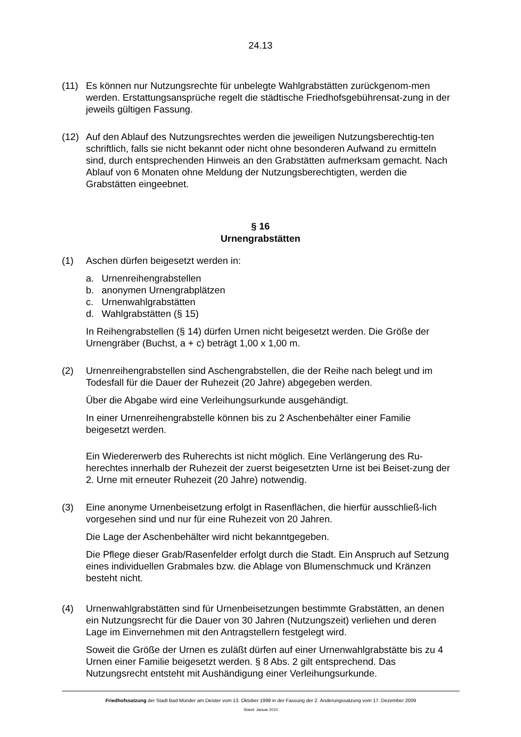24.13
(11) Es können nur Nutzungsrechte für unbelegte Wahlgrabstätten zurückgenom-men werden. Erstattungsansprüche regelt die städtische Friedhofsgebührensat-zung in der jeweils gültigen Fassung.
(12) Auf den Ablauf des Nutzungsrechtes werden die jeweiligen Nutzungsberechtig-ten schriftlich, falls sie nicht bekannt oder nicht ohne besonderen Aufwand zu ermitteln sind, durch entsprechenden Hinweis an den Grabstätten aufmerksam gemacht. Nach Ablauf von 6 Monaten ohne Meldung der Nutzungsberechtigten, werden die Grabstätten eingeebnet.
§ 16
Urnengrabstätten
(1) Aschen dürfen beigesetzt werden in:
a. Urnenreihengrabstellen
b. anonymen Urnengrabplätzen
c. Urnenwahlgrabstätten
d. Wahlgrabstätten (§ 15)
In Reihengrabstellen (§ 14) dürfen Urnen nicht beigesetzt werden. Die Größe der Urnengräber (Buchst, a + c) beträgt 1,00 x 1,00 m.
(2) Urnenreihengrabstellen sind Aschengrabstellen, die der Reihe nach belegt und im Todesfall für die Dauer der Ruhezeit (20 Jahre) abgegeben werden.
Über die Abgabe wird eine Verleihungsurkunde ausgehändigt.
In einer Urnenreihengrabstelle können bis zu 2 Aschenbehälter einer Familie beigesetzt werden.
Ein Wiedererwerb des Ruherechts ist nicht möglich. Eine Verlängerung des Ru-herechtes innerhalb der Ruhezeit der zuerst beigesetzten Urne ist bei Beiset-zung der 2. Urne mit erneuter Ruhezeit (20 Jahre) notwendig.
(3) Eine anonyme Urnenbeisetzung erfolgt in Rasenflächen, die hierfür ausschließ-lich vorgesehen sind und nur für eine Ruhezeit von 20 Jahren.
Die Lage der Aschenbehälter wird nicht bekanntgegeben.
Die Pflege dieser Grab/Rasenfelder erfolgt durch die Stadt. Ein Anspruch auf Setzung eines individuellen Grabmales bzw. die Ablage von Blumenschmuck und Kränzen besteht nicht.
(4) Urnenwahlgrabstätten sind für Urnenbeisetzungen bestimmte Grabstätten, an denen ein Nutzungsrecht für die Dauer von 30 Jahren (Nutzungszeit) verliehen und deren Lage im Einvernehmen mit den Antragstellern festgelegt wird.
Soweit die Größe der Urnen es zuläßt dürfen auf einer Urnenwahlgrabstätte bis zu 4 Urnen einer Familie beigesetzt werden. § 8 Abs. 2 gilt entsprechend. Das Nutzungsrecht entsteht mit Aushändigung einer Verleihungsurkunde.
Friedhofssatzung der Stadt Bad Münder am Deister vom 13. Oktober 1998 in der Fassung der 2. Änderungssatzung vom 17. Dezember 2009
Stand: Januar 2010